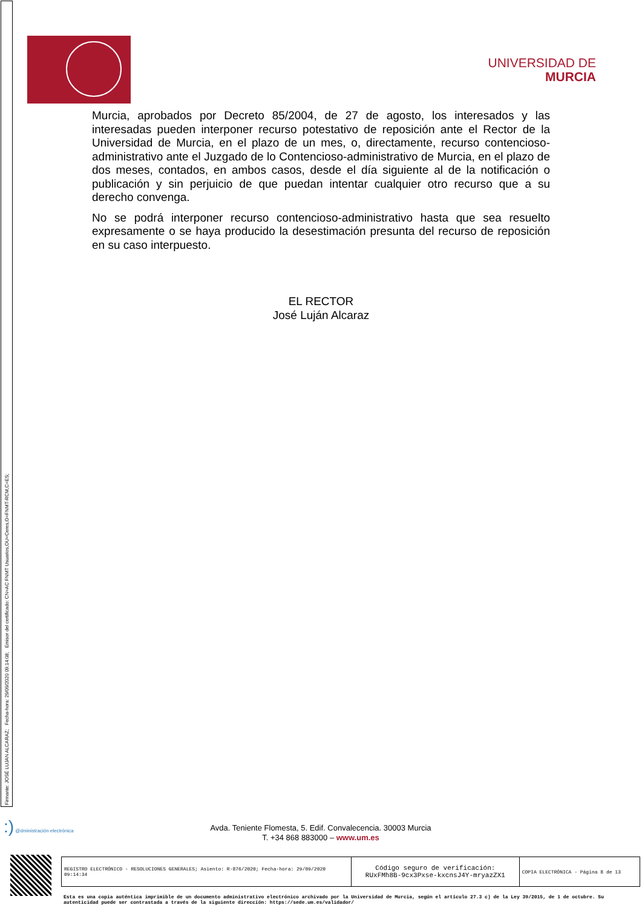Firmante: JOSÉ LUJAN ALCARAZ; Fecha-hora: 29/09/2020 09:14:08; Emisor del certificado: CN=AC FNMT Usuarios,OU=Ceres,O=FNMT-RCM,C=ES;
UNIVERSIDAD DE
MURCIA
Murcia, aprobados por Decreto 85/2004, de 27 de agosto, los interesados y las interesadas pueden interponer recurso potestativo de reposición ante el Rector de la Universidad de Murcia, en el plazo de un mes, o, directamente, recurso contencioso-administrativo ante el Juzgado de lo Contencioso-administrativo de Murcia, en el plazo de dos meses, contados, en ambos casos, desde el día siguiente al de la notificación o publicación y sin perjuicio de que puedan intentar cualquier otro recurso que a su derecho convenga.
No se podrá interponer recurso contencioso-administrativo hasta que sea resuelto expresamente o se haya producido la desestimación presunta del recurso de reposición en su caso interpuesto.
EL RECTOR
José Luján Alcaraz
:) @dministración electrónica
Avda. Teniente Flomesta, 5. Edif. Convalecencia. 30003 Murcia
T. +34 868 883000 – www.um.es
| REGISTRO ELECTRÓNICO - RESOLUCIONES GENERALES; Asiento: R-876/2020; Fecha-hora: 29/09/2020 09:14:34 | Código seguro de verificación: RUxFMh8B-9cx3Pxse-kxcnsJ4Y-mryazZX1 | COPIA ELECTRÓNICA - Página 8 de 13 |
Esta es una copia auténtica imprimible de un documento administrativo electrónico archivado por la Universidad de Murcia, según el artículo 27.3 c) de la Ley 39/2015, de 1 de octubre. Su autenticidad puede ser contrastada a través de la siguiente dirección: https://sede.um.es/validador/